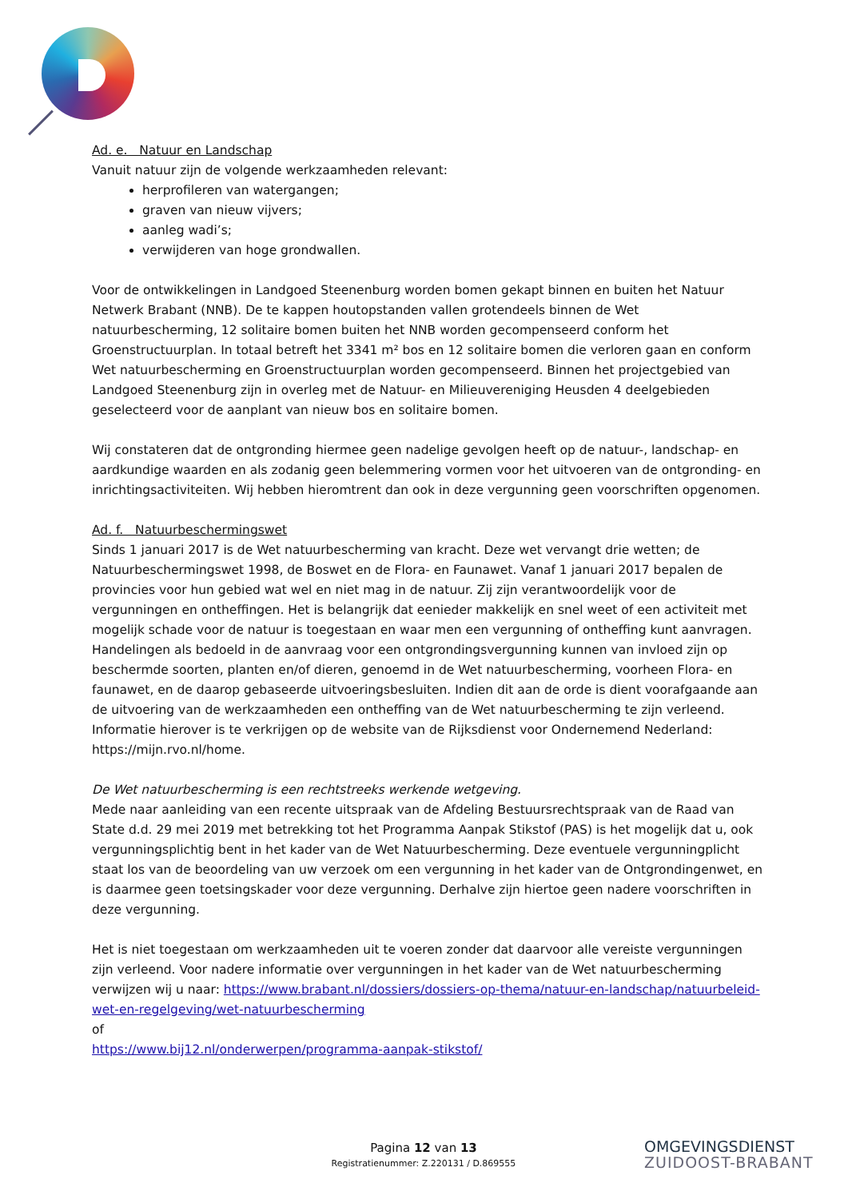Ad. e. Natuur en Landschap
Vanuit natuur zijn de volgende werkzaamheden relevant:
herprofileren van watergangen;
graven van nieuw vijvers;
aanleg wadi’s;
verwijderen van hoge grondwallen.
Voor de ontwikkelingen in Landgoed Steenenburg worden bomen gekapt binnen en buiten het Natuur Netwerk Brabant (NNB). De te kappen houtopstanden vallen grotendeels binnen de Wet natuurbescherming, 12 solitaire bomen buiten het NNB worden gecompenseerd conform het Groenstructuurplan. In totaal betreft het 3341 m² bos en 12 solitaire bomen die verloren gaan en conform Wet natuurbescherming en Groenstructuurplan worden gecompenseerd. Binnen het projectgebied van Landgoed Steenenburg zijn in overleg met de Natuur- en Milieuvereniging Heusden 4 deelgebieden geselecteerd voor de aanplant van nieuw bos en solitaire bomen.
Wij constateren dat de ontgronding hiermee geen nadelige gevolgen heeft op de natuur-, landschap- en aardkundige waarden en als zodanig geen belemmering vormen voor het uitvoeren van de ontgronding- en inrichtingsactiviteiten. Wij hebben hieromtrent dan ook in deze vergunning geen voorschriften opgenomen.
Ad. f. Natuurbeschermingswet
Sinds 1 januari 2017 is de Wet natuurbescherming van kracht. Deze wet vervangt drie wetten; de Natuurbeschermingswet 1998, de Boswet en de Flora- en Faunawet. Vanaf 1 januari 2017 bepalen de provincies voor hun gebied wat wel en niet mag in de natuur. Zij zijn verantwoordelijk voor de vergunningen en ontheffingen. Het is belangrijk dat eenieder makkelijk en snel weet of een activiteit met mogelijk schade voor de natuur is toegestaan en waar men een vergunning of ontheffing kunt aanvragen.
Handelingen als bedoeld in de aanvraag voor een ontgrondingsvergunning kunnen van invloed zijn op beschermde soorten, planten en/of dieren, genoemd in de Wet natuurbescherming, voorheen Flora- en faunawet, en de daarop gebaseerde uitvoeringsbesluiten. Indien dit aan de orde is dient voorafgaande aan de uitvoering van de werkzaamheden een ontheffing van de Wet natuurbescherming te zijn verleend. Informatie hierover is te verkrijgen op de website van de Rijksdienst voor Ondernemend Nederland: https://mijn.rvo.nl/home.
De Wet natuurbescherming is een rechtstreeks werkende wetgeving.
Mede naar aanleiding van een recente uitspraak van de Afdeling Bestuursrechtspraak van de Raad van State d.d. 29 mei 2019 met betrekking tot het Programma Aanpak Stikstof (PAS) is het mogelijk dat u, ook vergunningsplichtig bent in het kader van de Wet Natuurbescherming. Deze eventuele vergunningplicht staat los van de beoordeling van uw verzoek om een vergunning in het kader van de Ontgrondingenwet, en is daarmee geen toetsingskader voor deze vergunning. Derhalve zijn hiertoe geen nadere voorschriften in deze vergunning.
Het is niet toegestaan om werkzaamheden uit te voeren zonder dat daarvoor alle vereiste vergunningen zijn verleend. Voor nadere informatie over vergunningen in het kader van de Wet natuurbescherming verwijzen wij u naar: https://www.brabant.nl/dossiers/dossiers-op-thema/natuur-en-landschap/natuurbeleid-wet-en-regelgeving/wet-natuurbescherming
of
https://www.bij12.nl/onderwerpen/programma-aanpak-stikstof/
Pagina 12 van 13
Registratienummer: Z.220131 / D.869555
OMGEVINGSDIENST
ZUIDOOST-BRABANT